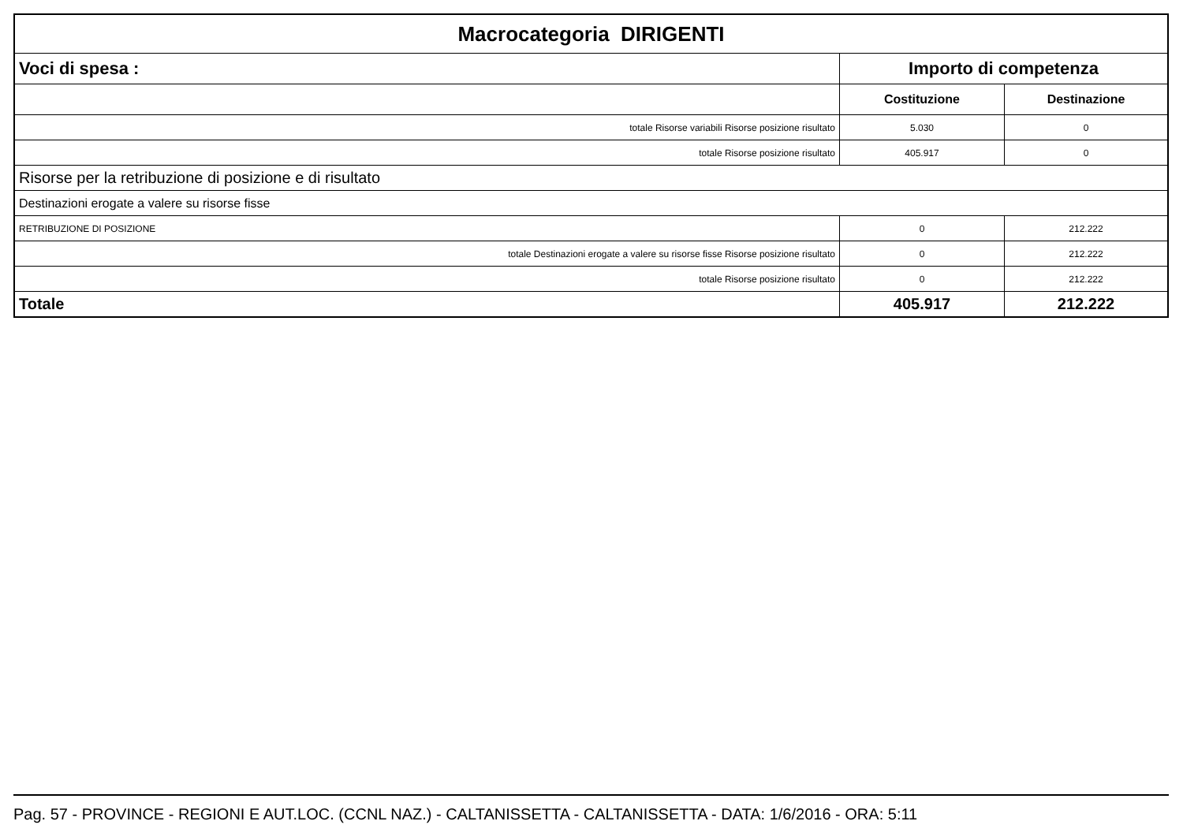| Macrocategoria DIRIGENTI | | |
| --- | --- | --- |
| Voci di spesa : | Importo di competenza | |
| | Costituzione | Destinazione |
| totale Risorse variabili Risorse posizione risultato | 5.030 | 0 |
| totale Risorse posizione risultato | 405.917 | 0 |
| Risorse per la retribuzione di posizione e di risultato | | |
| Destinazioni erogate a valere su risorse fisse | | |
| RETRIBUZIONE DI POSIZIONE | 0 | 212.222 |
| totale Destinazioni erogate a valere su risorse fisse Risorse posizione risultato | 0 | 212.222 |
| totale Risorse posizione risultato | 0 | 212.222 |
| Totale | 405.917 | 212.222 |
Pag. 57 - PROVINCE - REGIONI E AUT.LOC. (CCNL NAZ.) - CALTANISSETTA - CALTANISSETTA - DATA: 1/6/2016 - ORA: 5:11